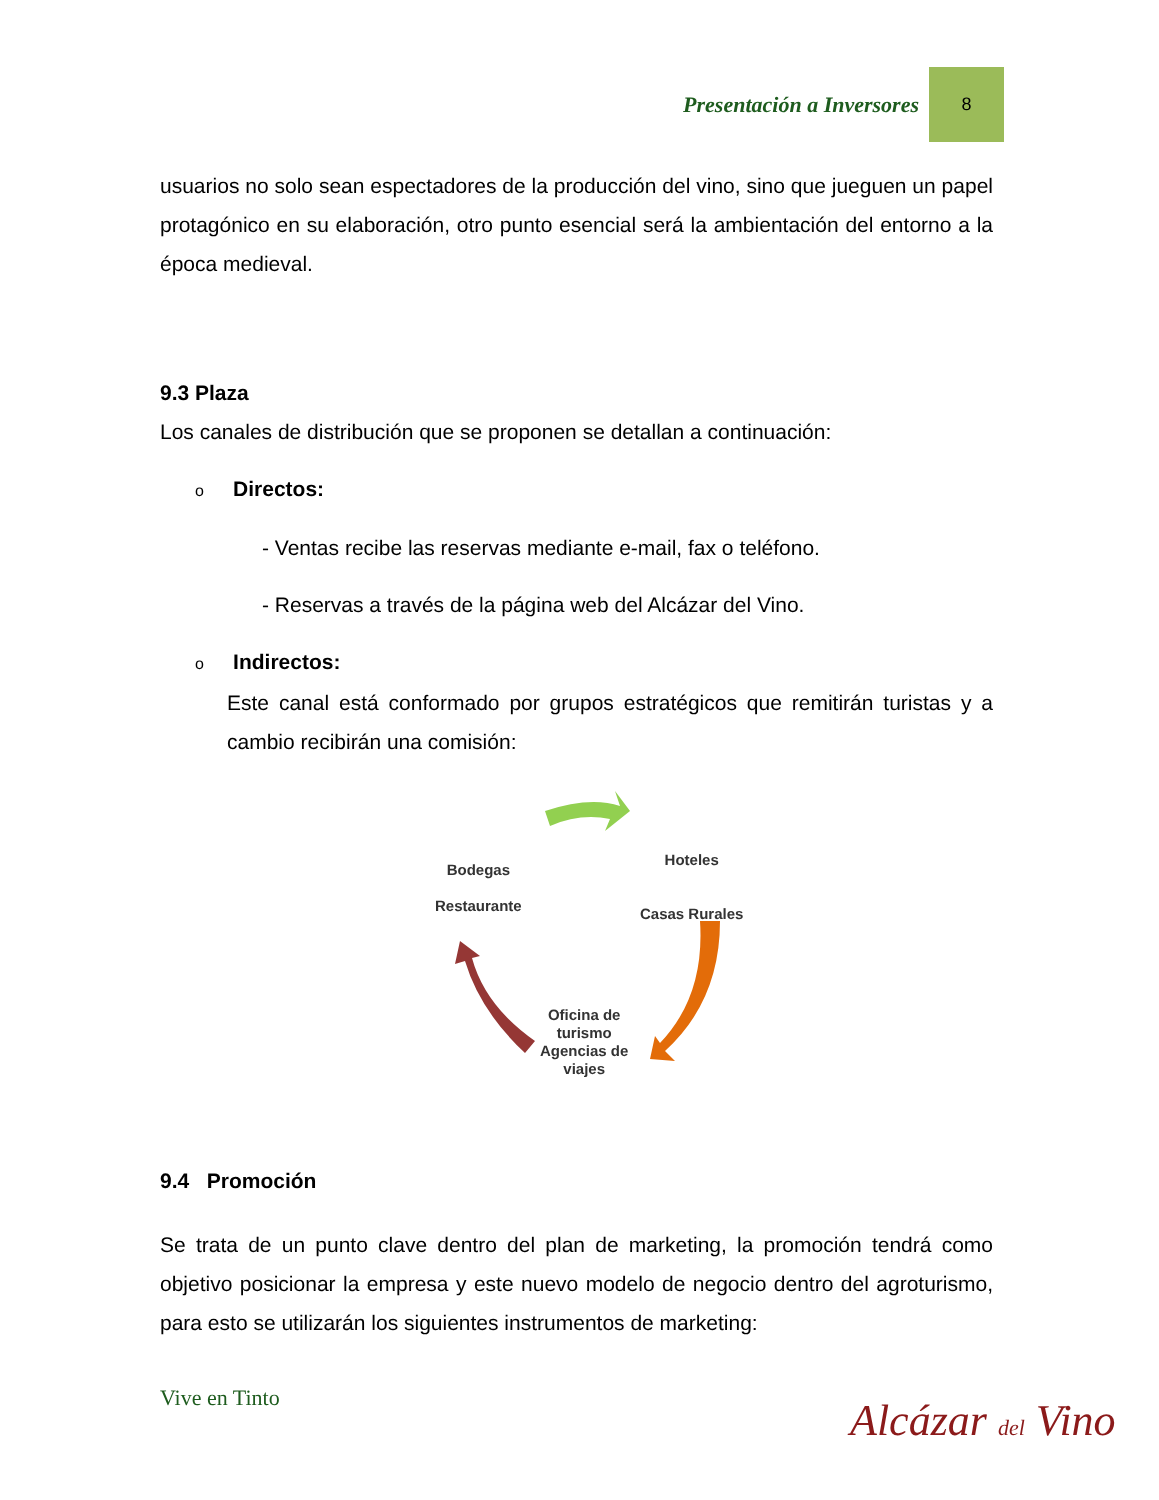Presentación a Inversores 8
usuarios no solo sean espectadores de la producción del vino, sino que jueguen un papel protagónico en su elaboración, otro punto esencial será la ambientación del entorno a la época medieval.
9.3 Plaza
Los canales de distribución que se proponen se detallan a continuación:
o Directos:
- Ventas recibe las reservas mediante e-mail, fax o teléfono.
- Reservas a través de la página web del Alcázar del Vino.
o Indirectos:
Este canal está conformado por grupos estratégicos que remitirán turistas y a cambio recibirán una comisión:
Bodegas
Restaurante
Hoteles
Casas Rurales
Oficina de
turismo
Agencias de
viajes
9.4 Promoción
Se trata de un punto clave dentro del plan de marketing, la promoción tendrá como objetivo posicionar la empresa y este nuevo modelo de negocio dentro del agroturismo, para esto se utilizarán los siguientes instrumentos de marketing:
Vive en Tinto Alcázar del Vino